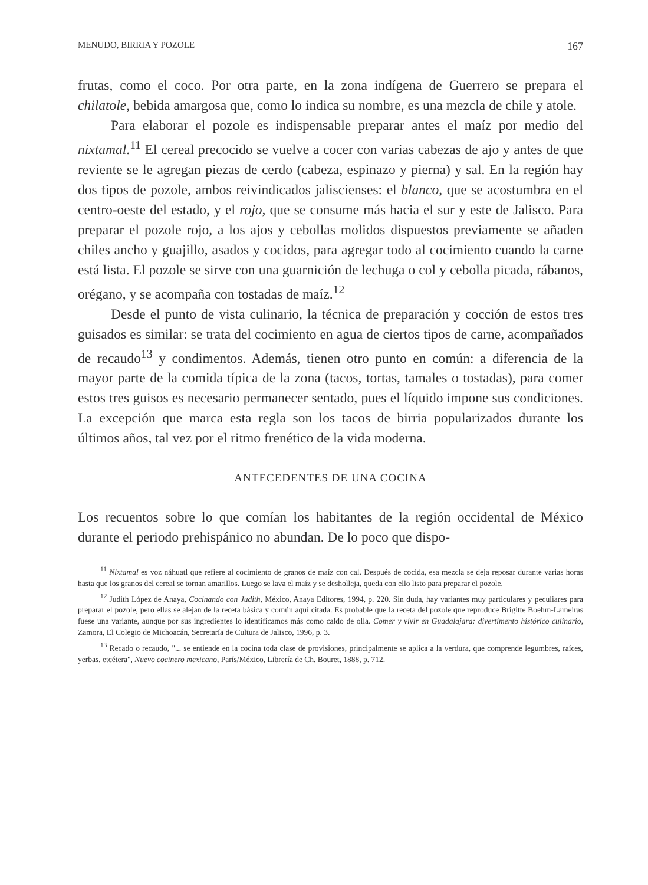MENUDO, BIRRIA Y POZOLE 167
frutas, como el coco. Por otra parte, en la zona indígena de Guerrero se prepara el chilatole, bebida amargosa que, como lo indica su nombre, es una mezcla de chile y atole.
Para elaborar el pozole es indispensable preparar antes el maíz por medio del nixtamal.<sup>11</sup> El cereal precocido se vuelve a cocer con varias cabezas de ajo y antes de que reviente se le agregan piezas de cerdo (cabeza, espinazo y pierna) y sal. En la región hay dos tipos de pozole, ambos reivindicados jaliscienses: el blanco, que se acostumbra en el centro-oeste del estado, y el rojo, que se consume más hacia el sur y este de Jalisco. Para preparar el pozole rojo, a los ajos y cebollas molidos dispuestos previamente se añaden chiles ancho y guajillo, asados y cocidos, para agregar todo al cocimiento cuando la carne está lista. El pozole se sirve con una guarnición de lechuga o col y cebolla picada, rábanos, orégano, y se acompaña con tostadas de maíz.<sup>12</sup>
Desde el punto de vista culinario, la técnica de preparación y cocción de estos tres guisados es similar: se trata del cocimiento en agua de ciertos tipos de carne, acompañados de recaudo<sup>13</sup> y condimentos. Además, tienen otro punto en común: a diferencia de la mayor parte de la comida típica de la zona (tacos, tortas, tamales o tostadas), para comer estos tres guisos es necesario permanecer sentado, pues el líquido impone sus condiciones. La excepción que marca esta regla son los tacos de birria popularizados durante los últimos años, tal vez por el ritmo frenético de la vida moderna.
ANTECEDENTES DE UNA COCINA
Los recuentos sobre lo que comían los habitantes de la región occidental de México durante el periodo prehispánico no abundan. De lo poco que dispo-
<sup>11</sup> Nixtamal es voz náhuatl que refiere al cocimiento de granos de maíz con cal. Después de cocida, esa mezcla se deja reposar durante varias horas hasta que los granos del cereal se tornan amarillos. Luego se lava el maíz y se desholleja, queda con ello listo para preparar el pozole.
<sup>12</sup> Judith López de Anaya, Cocinando con Judith, México, Anaya Editores, 1994, p. 220. Sin duda, hay variantes muy particulares y peculiares para preparar el pozole, pero ellas se alejan de la receta básica y común aquí citada. Es probable que la receta del pozole que reproduce Brigitte Boehm-Lameiras fuese una variante, aunque por sus ingredientes lo identificamos más como caldo de olla. Comer y vivir en Guadalajara: divertimento histórico culinario, Zamora, El Colegio de Michoacán, Secretaría de Cultura de Jalisco, 1996, p. 3.
<sup>13</sup> Recado o recaudo, "... se entiende en la cocina toda clase de provisiones, principalmente se aplica a la verdura, que comprende legumbres, raíces, yerbas, etcétera", Nuevo cocinero mexicano, París/México, Librería de Ch. Bouret, 1888, p. 712.